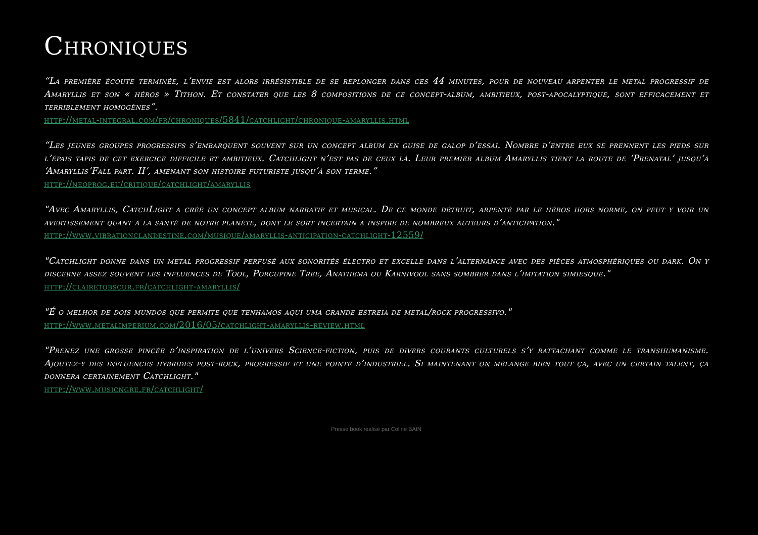Chroniques
“La première écoute terminée, l’envie est alors irrésistible de se replonger dans ces 44 minutes, pour de nouveau arpenter le metal progressif de Amaryllis et son « héros » Tithon. Et constater que les 8 compositions de ce concept-album, ambitieux, post-apocalyptique, sont efficacement et terriblement homogènes”.
http://metal-integral.com/fr/chroniques/5841/catchlight/chronique-amaryllis.html
“Les jeunes groupes progressifs s’embarquent souvent sur un concept album en guise de galop d’essai. Nombre d’entre eux se prennent les pieds sur l’épais tapis de cet exercice difficile et ambitieux. Catchlight n’est pas de ceux là. Leur premier album Amaryllis tient la route de ‘Prenatal’ jusqu’à ‘Amaryllis’Fall part. II’, amenant son histoire futuriste jusqu’à son terme.”
http://neoprog.eu/critique/catchlight/amaryllis
"Avec Amaryllis, CatchLight a créé un concept album narratif et musical. De ce monde détruit, arpenté par le héros hors norme, on peut y voir un avertissement quant à la santé de notre planète, dont le sort incertain a inspiré de nombreux auteurs d’anticipation."
http://www.vibrationclandestine.com/musique/amaryllis-anticipation-catchlight-12559/
"Catchlight donne dans un metal progressif perfusé aux sonorités électro et excelle dans l’alternance avec des pièces atmosphériques ou dark. On y discerne assez souvent les influences de Tool, Porcupine Tree, Anathema ou Karnivool sans sombrer dans l’imitation simiesque."
http://clairetobscur.fr/catchlight-amaryllis/
"É o melhor de dois mundos que permite que tenhamos aqui uma grande estreia de metal/rock progressivo."
http://www.metalimperium.com/2016/05/catchlight-amaryllis-review.html
"Prenez une grosse pincée d’inspiration de l’univers Science-fiction, puis de divers courants culturels s’y rattachant comme le transhumanisme. Ajoutez-y des influences hybrides post-rock, progressif et une pointe d’industriel. Si maintenant on mélange bien tout ça, avec un certain talent, ça donnera certainement Catchlight."
http://www.musicngre.fr/catchlight/
Presse book réalisé par Coline BAIN